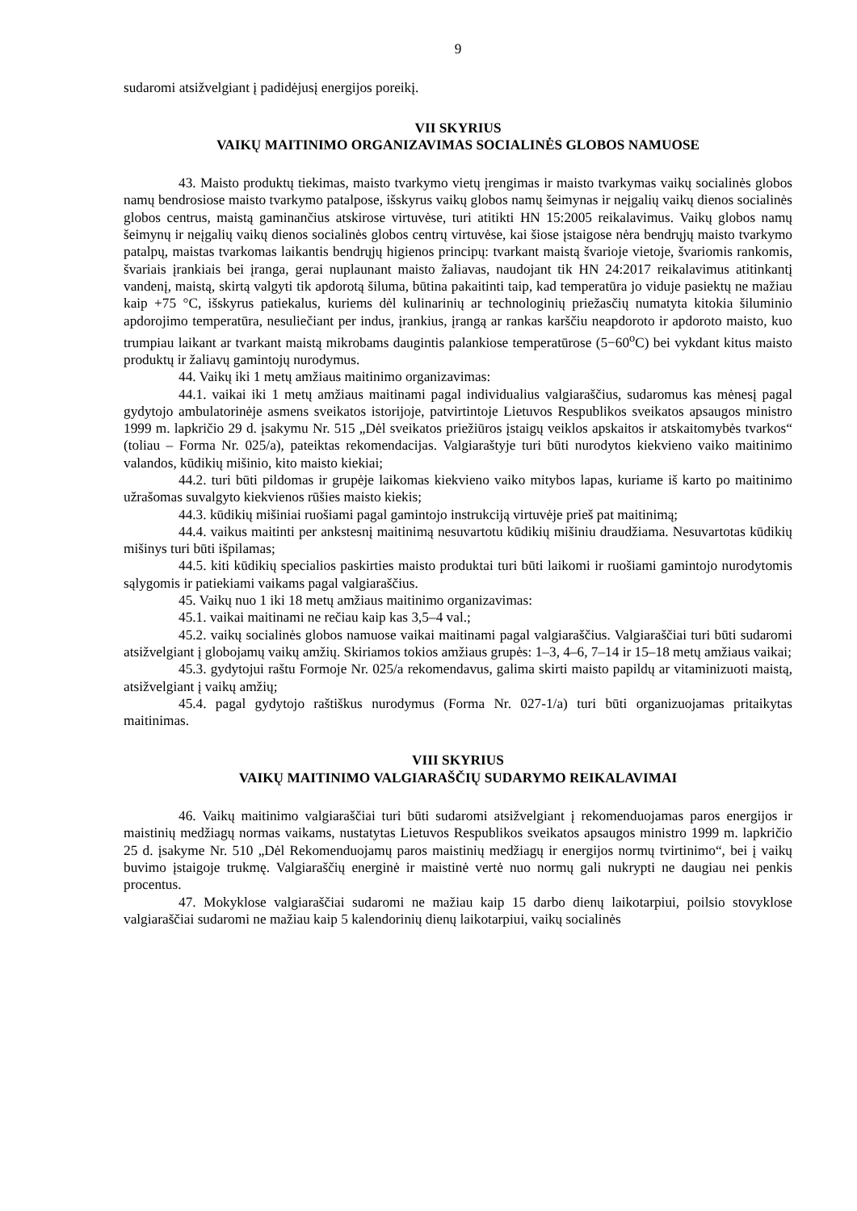9
sudaromi atsižvelgiant į padidėjusį energijos poreikį.
VII SKYRIUS
VAIKŲ MAITINIMO ORGANIZAVIMAS SOCIALINĖS GLOBOS NAMUOSE
43. Maisto produktų tiekimas, maisto tvarkymo vietų įrengimas ir maisto tvarkymas vaikų socialinės globos namų bendrosiose maisto tvarkymo patalpose, išskyrus vaikų globos namų šeimynas ir neįgalių vaikų dienos socialinės globos centrus, maistą gaminančius atskirose virtuvėse, turi atitikti HN 15:2005 reikalavimus. Vaikų globos namų šeimynų ir neįgalių vaikų dienos socialinės globos centrų virtuvėse, kai šiose įstaigose nėra bendrųjų maisto tvarkymo patalpų, maistas tvarkomas laikantis bendrųjų higienos principų: tvarkant maistą švarioje vietoje, švariomis rankomis, švariais įrankiais bei įranga, gerai nuplaunant maisto žaliavas, naudojant tik HN 24:2017 reikalavimus atitinkantį vandenį, maistą, skirtą valgyti tik apdorotą šiluma, būtina pakaitinti taip, kad temperatūra jo viduje pasiektų ne mažiau kaip +75 °C, išskyrus patiekalus, kuriems dėl kulinarinių ar technologinių priežasčių numatyta kitokia šiluminio apdorojimo temperatūra, nesuliečiant per indus, įrankius, įrangą ar rankas karščiu neapdoroto ir apdoroto maisto, kuo trumpiau laikant ar tvarkant maistą mikrobams daugintis palankiose temperatūrose (5−60<sup>o</sup>C) bei vykdant kitus maisto produktų ir žaliavų gamintojų nurodymus.
44. Vaikų iki 1 metų amžiaus maitinimo organizavimas:
44.1. vaikai iki 1 metų amžiaus maitinami pagal individualius valgiaraščius, sudaromus kas mėnesį pagal gydytojo ambulatorinėje asmens sveikatos istorijoje, patvirtintoje Lietuvos Respublikos sveikatos apsaugos ministro 1999 m. lapkričio 29 d. įsakymu Nr. 515 „Dėl sveikatos priežiūros įstaigų veiklos apskaitos ir atskaitomybės tvarkos“ (toliau – Forma Nr. 025/a), pateiktas rekomendacijas. Valgiaraštyje turi būti nurodytos kiekvieno vaiko maitinimo valandos, kūdikių mišinio, kito maisto kiekiai;
44.2. turi būti pildomas ir grupėje laikomas kiekvieno vaiko mitybos lapas, kuriame iš karto po maitinimo užrašomas suvalgyto kiekvienos rūšies maisto kiekis;
44.3. kūdikių mišiniai ruošiami pagal gamintojo instrukciją virtuvėje prieš pat maitinimą;
44.4. vaikus maitinti per ankstesnį maitinimą nesuvartotu kūdikių mišiniu draudžiama. Nesuvartotas kūdikių mišinys turi būti išpilamas;
44.5. kiti kūdikių specialios paskirties maisto produktai turi būti laikomi ir ruošiami gamintojo nurodytomis sąlygomis ir patiekiami vaikams pagal valgiaraščius.
45. Vaikų nuo 1 iki 18 metų amžiaus maitinimo organizavimas:
45.1. vaikai maitinami ne rečiau kaip kas 3,5–4 val.;
45.2. vaikų socialinės globos namuose vaikai maitinami pagal valgiaraščius. Valgiaraščiai turi būti sudaromi atsižvelgiant į globojamų vaikų amžių. Skiriamos tokios amžiaus grupės: 1–3, 4–6, 7–14 ir 15–18 metų amžiaus vaikai;
45.3. gydytojui raštu Formoje Nr. 025/a rekomendavus, galima skirti maisto papildų ar vitaminizuoti maistą, atsižvelgiant į vaikų amžių;
45.4. pagal gydytojo raštiškus nurodymus (Forma Nr. 027-1/a) turi būti organizuojamas pritaikytas maitinimas.
VIII SKYRIUS
VAIKŲ MAITINIMO VALGIARAŠČIŲ SUDARYMO REIKALAVIMAI
46. Vaikų maitinimo valgiaraščiai turi būti sudaromi atsižvelgiant į rekomenduojamas paros energijos ir maistinių medžiagų normas vaikams, nustatytas Lietuvos Respublikos sveikatos apsaugos ministro 1999 m. lapkričio 25 d. įsakyme Nr. 510 „Dėl Rekomenduojamų paros maistinių medžiagų ir energijos normų tvirtinimo“, bei į vaikų buvimo įstaigoje trukmę. Valgiaraščių energinė ir maistinė vertė nuo normų gali nukrypti ne daugiau nei penkis procentus.
47. Mokyklose valgiaraščiai sudaromi ne mažiau kaip 15 darbo dienų laikotarpiui, poilsio stovyklose valgiaraščiai sudaromi ne mažiau kaip 5 kalendorinių dienų laikotarpiui, vaikų socialinės